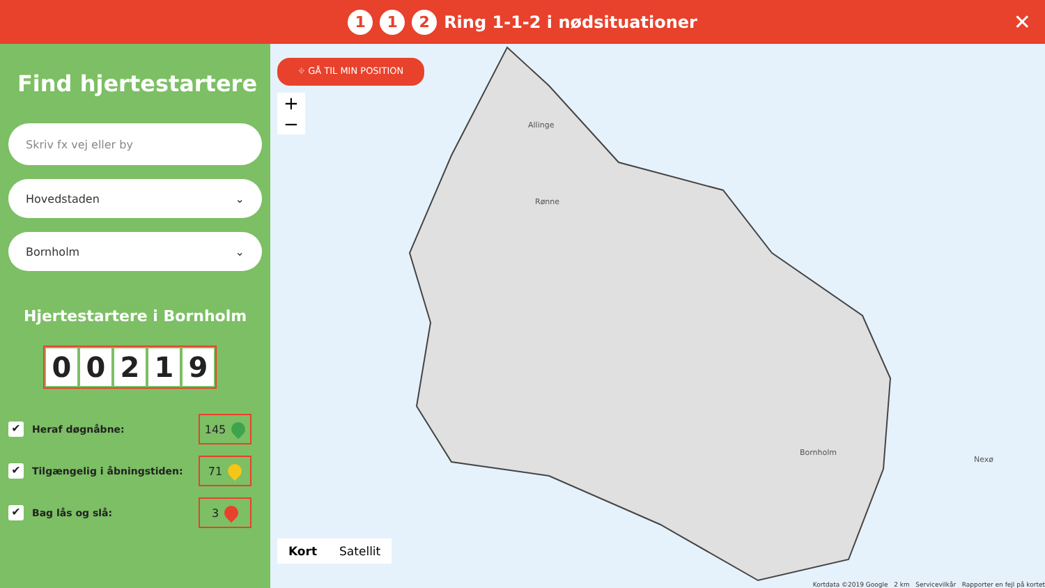1 1 2 Ring 1-1-2 i nødsituationer
✕
Find hjertestartere
Skriv fx vej eller by
Hovedstaden ⌄
Bornholm ⌄
Hjertestartere i Bornholm
00219
✔ Heraf døgnåbne: 145
✔ Tilgængelig i åbningstiden: 71
✔ Bag lås og slå: 3
⌖ GÅ TIL MIN POSITION
+
−
Bornholm
Allinge
Rønne
Nexø
Kort Satellit
Kortdata ©2019 Google 2 km Servicevilkår Rapporter en fejl på kortet